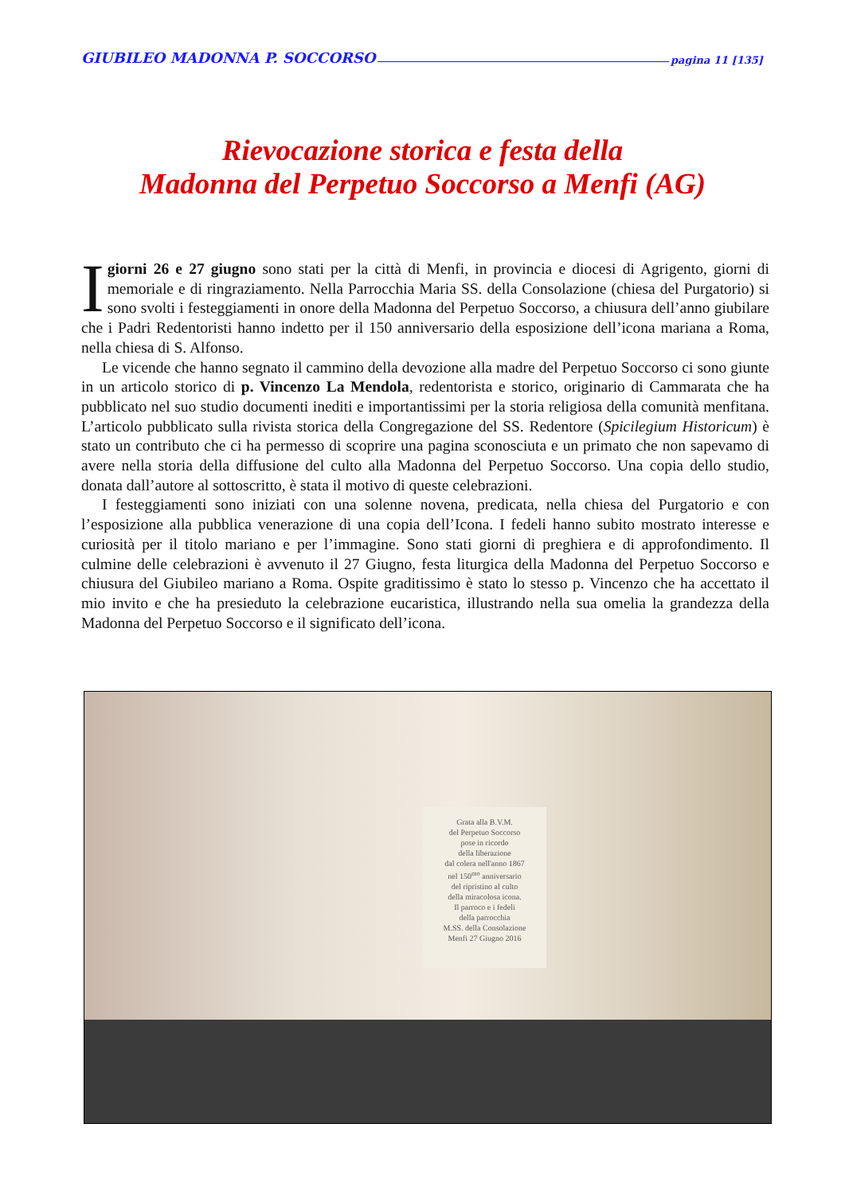GIUBILEO MADONNA P. SOCCORSO pagina 11 [135]
Rievocazione storica e festa della
Madonna del Perpetuo Soccorso a Menfi (AG)
I giorni 26 e 27 giugno sono stati per la città di Menfi, in provincia e diocesi di Agrigento, giorni di memoriale e di ringraziamento. Nella Parrocchia Maria SS. della Consolazione (chiesa del Purgatorio) si sono svolti i festeggiamenti in onore della Madonna del Perpetuo Soccorso, a chiusura dell’anno giubilare che i Padri Redentoristi hanno indetto per il 150 anniversario della esposizione dell’icona mariana a Roma, nella chiesa di S. Alfonso.
Le vicende che hanno segnato il cammino della devozione alla madre del Perpetuo Soccorso ci sono giunte in un articolo storico di p. Vincenzo La Mendola, redentorista e storico, originario di Cammarata che ha pubblicato nel suo studio documenti inediti e importantissimi per la storia religiosa della comunità menfitana. L’articolo pubblicato sulla rivista storica della Congregazione del SS. Redentore (Spicilegium Historicum) è stato un contributo che ci ha permesso di scoprire una pagina sconosciuta e un primato che non sapevamo di avere nella storia della diffusione del culto alla Madonna del Perpetuo Soccorso. Una copia dello studio, donata dall’autore al sottoscritto, è stata il motivo di queste celebrazioni.
I festeggiamenti sono iniziati con una solenne novena, predicata, nella chiesa del Purgatorio e con l’esposizione alla pubblica venerazione di una copia dell’Icona. I fedeli hanno subito mostrato interesse e curiosità per il titolo mariano e per l’immagine. Sono stati giorni di preghiera e di approfondimento. Il culmine delle celebrazioni è avvenuto il 27 Giugno, festa liturgica della Madonna del Perpetuo Soccorso e chiusura del Giubileo mariano a Roma. Ospite graditissimo è stato lo stesso p. Vincenzo che ha accettato il mio invito e che ha presieduto la celebrazione eucaristica, illustrando nella sua omelia la grandezza della Madonna del Perpetuo Soccorso e il significato dell’icona.
Grata alla B.V.M.
del Perpetuo Soccorso
pose in ricordo
della liberazione
dal colera nell'anno 1867
nel 150<sup>mo</sup> anniversario
del ripristino al culto
della miracolosa icona.
Il parroco e i fedeli
della parrocchia
M.SS. della Consolazione
Menfi 27 Giugno 2016